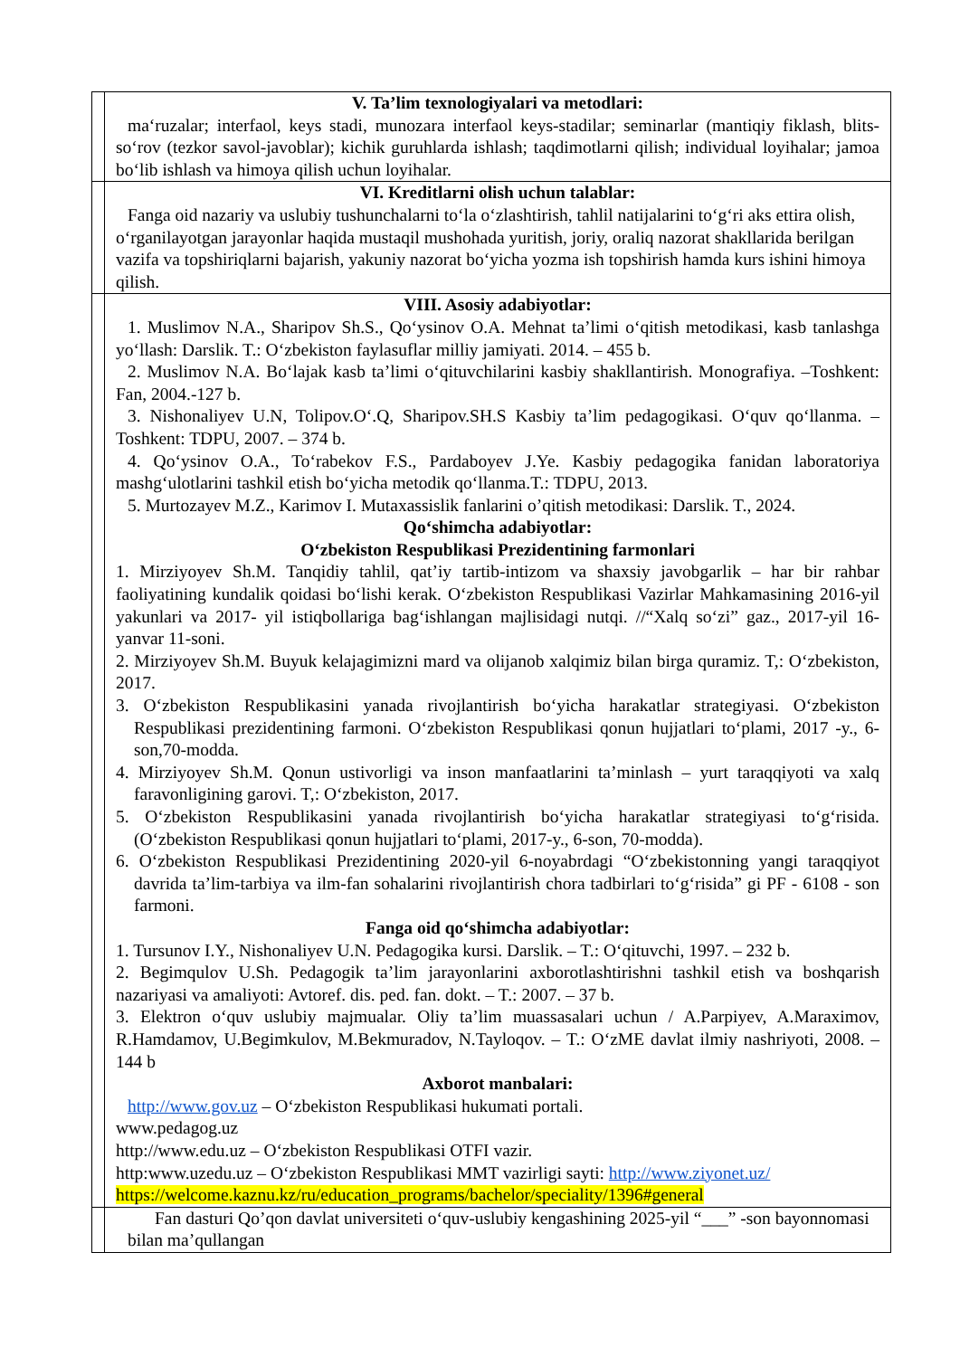| | V. Ta’lim texnologiyalari va metodlari: ma‘ruzalar; interfaol, keys stadi, munozara interfaol keys-stadilar; seminarlar (mantiqiy fiklash, blits-so‘rov (tezkor savol-javoblar); kichik guruhlarda ishlash; taqdimotlarni qilish; individual loyihalar; jamoa bo‘lib ishlash va himoya qilish uchun loyihalar. |
| | VI. Kreditlarni olish uchun talablar: Fanga oid nazariy va uslubiy tushunchalarni to‘la o‘zlashtirish, tahlil natijalarini to‘g‘ri aks ettira olish, o‘rganilayotgan jarayonlar haqida mustaqil mushohada yuritish, joriy, oraliq nazorat shakllarida berilgan vazifa va topshiriqlarni bajarish, yakuniy nazorat bo‘yicha yozma ish topshirish hamda kurs ishini himoya qilish. |
| | VIII. Asosiy adabiyotlar: 1. Muslimov N.A., Sharipov Sh.S., Qo‘ysinov O.A. Mehnat ta’limi o‘qitish metodikasi, kasb tanlashga yo‘llash: Darslik. T.: O‘zbekiston faylasuflar milliy jamiyati. 2014. – 455 b. 2. Muslimov N.A. Bo‘lajak kasb ta’limi o‘qituvchilarini kasbiy shakllantirish. Monografiya. –Toshkent: Fan, 2004.-127 b. 3. Nishonaliyev U.N, Tolipov.O‘.Q, Sharipov.SH.S Kasbiy ta’lim pedagogikasi. O‘quv qo‘llanma. – Toshkent: TDPU, 2007. – 374 b. 4. Qo‘ysinov O.A., To‘rabekov F.S., Pardaboyev J.Ye. Kasbiy pedagogika fanidan laboratoriya mashg‘ulotlarini tashkil etish bo‘yicha metodik qo‘llanma.T.: TDPU, 2013. 5. Murtozayev M.Z., Karimov I. Mutaxassislik fanlarini o’qitish metodikasi: Darslik. T., 2024. Qo‘shimcha adabiyotlar: O‘zbekiston Respublikasi Prezidentining farmonlari 1. Mirziyoyev Sh.M. Tanqidiy tahlil, qat’iy tartib-intizom va shaxsiy javobgarlik – har bir rahbar faoliyatining kundalik qoidasi bo‘lishi kerak. O‘zbekiston Respublikasi Vazirlar Mahkamasining 2016-yil yakunlari va 2017- yil istiqbollariga bag‘ishlangan majlisidagi nutqi. //“Xalq so‘zi” gaz., 2017-yil 16-yanvar 11-soni. 2. Mirziyoyev Sh.M. Buyuk kelajagimizni mard va olijanob xalqimiz bilan birga quramiz. T,: O‘zbekiston, 2017. 3. O‘zbekiston Respublikasini yanada rivojlantirish bo‘yicha harakatlar strategiyasi. O‘zbekiston Respublikasi prezidentining farmoni. O‘zbekiston Respublikasi qonun hujjatlari to‘plami, 2017 -y., 6-son,70-modda. 4. Mirziyoyev Sh.M. Qonun ustivorligi va inson manfaatlarini ta’minlash – yurt taraqqiyoti va xalq faravonligining garovi. T,: O‘zbekiston, 2017. 5. O‘zbekiston Respublikasini yanada rivojlantirish bo‘yicha harakatlar strategiyasi to‘g‘risida. (O‘zbekiston Respublikasi qonun hujjatlari to‘plami, 2017-y., 6-son, 70-modda). 6. O‘zbekiston Respublikasi Prezidentining 2020-yil 6-noyabrdagi “O‘zbekistonning yangi taraqqiyot davrida ta’lim-tarbiya va ilm-fan sohalarini rivojlantirish chora tadbirlari to‘g‘risida” gi PF - 6108 - son farmoni. Fanga oid qo‘shimcha adabiyotlar: 1. Tursunov I.Y., Nishonaliyev U.N. Pedagogika kursi. Darslik. – T.: O‘qituvchi, 1997. – 232 b. 2. Begimqulov U.Sh. Pedagogik ta’lim jarayonlarini axborotlashtirishni tashkil etish va boshqarish nazariyasi va amaliyoti: Avtoref. dis. ped. fan. dokt. – T.: 2007. – 37 b. 3. Elektron o‘quv uslubiy majmualar. Oliy ta’lim muassasalari uchun / A.Parpiyev, A.Maraximov, R.Hamdamov, U.Begimkulov, M.Bekmuradov, N.Tayloqov. – T.: O‘zME davlat ilmiy nashriyoti, 2008. – 144 b Axborot manbalari: http://www.gov.uz – O‘zbekiston Respublikasi hukumati portali. www.pedagog.uz http://www.edu.uz – O‘zbekiston Respublikasi OTFI vazir. http:www.uzedu.uz – O‘zbekiston Respublikasi MMT vazirligi sayti: http://www.ziyonet.uz/ https://welcome.kaznu.kz/ru/education_programs/bachelor/speciality/1396#general |
| | Fan dasturi Qo’qon davlat universiteti o‘quv-uslubiy kengashining 2025-yil “___” -son bayonnomasi bilan ma’qullangan |